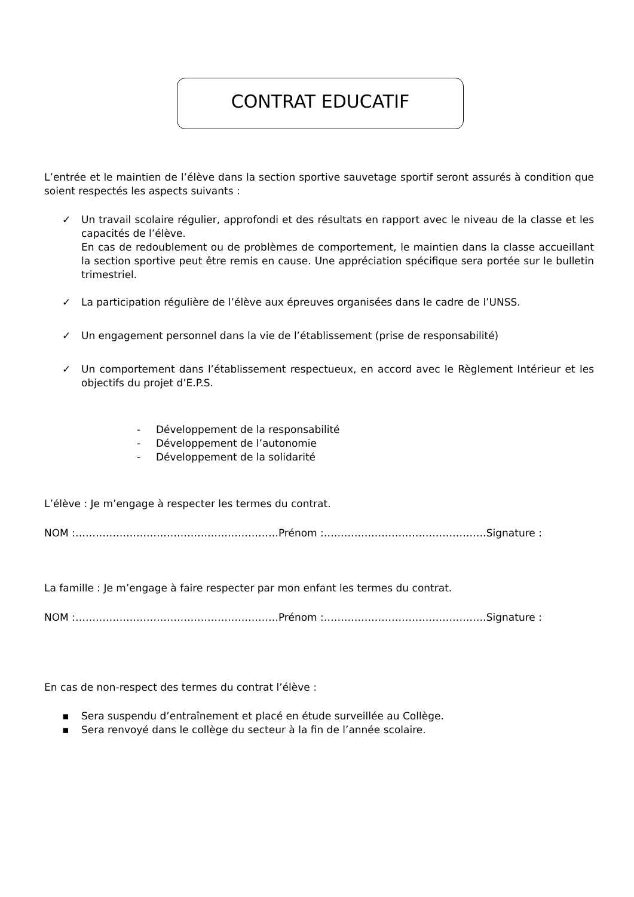CONTRAT EDUCATIF
L’entrée et le maintien de l’élève dans la section sportive sauvetage sportif seront assurés à condition que soient respectés les aspects suivants :
✓ Un travail scolaire régulier, approfondi et des résultats en rapport avec le niveau de la classe et les capacités de l’élève.
En cas de redoublement ou de problèmes de comportement, le maintien dans la classe accueillant la section sportive peut être remis en cause. Une appréciation spécifique sera portée sur le bulletin trimestriel.
✓ La participation régulière de l’élève aux épreuves organisées dans le cadre de l’UNSS.
✓ Un engagement personnel dans la vie de l’établissement (prise de responsabilité)
✓ Un comportement dans l’établissement respectueux, en accord avec le Règlement Intérieur et les objectifs du projet d’E.P.S.
- Développement de la responsabilité
- Développement de l’autonomie
- Développement de la solidarité
L’élève : Je m’engage à respecter les termes du contrat.
NOM :……………………………………………………Prénom :…………………………………………Signature :
La famille : Je m’engage à faire respecter par mon enfant les termes du contrat.
NOM :……………………………………………………Prénom :…………………………………………Signature :
En cas de non-respect des termes du contrat l’élève :
▪ Sera suspendu d’entraînement et placé en étude surveillée au Collège.
▪ Sera renvoyé dans le collège du secteur à la fin de l’année scolaire.